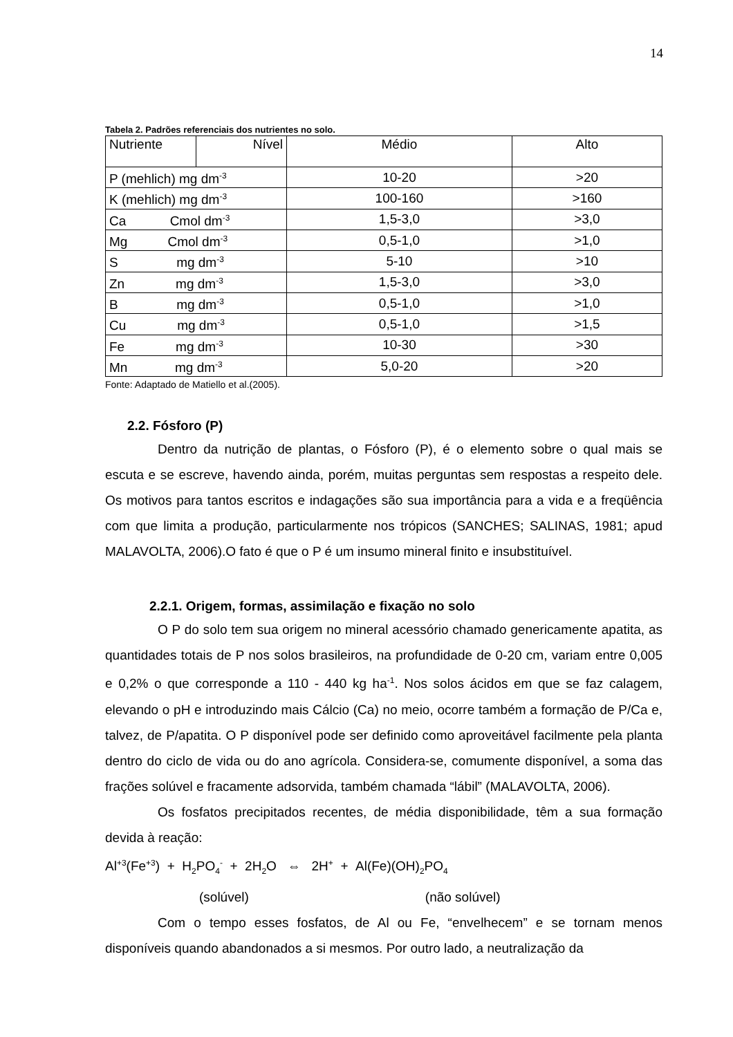14
Tabela 2. Padrões referenciais dos nutrientes no solo.
| Nutriente | Nível | Médio | Alto |
| P (mehlich) mg dm<sup>-3</sup> | | 10-20 | >20 |
| K (mehlich) mg dm<sup>-3</sup> | | 100-160 | >160 |
| Ca Cmol dm<sup>-3</sup> | | 1,5-3,0 | >3,0 |
| Mg Cmol dm<sup>-3</sup> | | 0,5-1,0 | >1,0 |
| S mg dm<sup>-3</sup> | | 5-10 | >10 |
| Zn mg dm<sup>-3</sup> | | 1,5-3,0 | >3,0 |
| B mg dm<sup>-3</sup> | | 0,5-1,0 | >1,0 |
| Cu mg dm<sup>-3</sup> | | 0,5-1,0 | >1,5 |
| Fe mg dm<sup>-3</sup> | | 10-30 | >30 |
| Mn mg dm<sup>-3</sup> | | 5,0-20 | >20 |
Fonte: Adaptado de Matiello et al.(2005).
2.2. Fósforo (P)
Dentro da nutrição de plantas, o Fósforo (P), é o elemento sobre o qual mais se escuta e se escreve, havendo ainda, porém, muitas perguntas sem respostas a respeito dele. Os motivos para tantos escritos e indagações são sua importância para a vida e a freqüência com que limita a produção, particularmente nos trópicos (SANCHES; SALINAS, 1981; apud MALAVOLTA, 2006).O fato é que o P é um insumo mineral finito e insubstituível.
2.2.1. Origem, formas, assimilação e fixação no solo
O P do solo tem sua origem no mineral acessório chamado genericamente apatita, as quantidades totais de P nos solos brasileiros, na profundidade de 0-20 cm, variam entre 0,005 e 0,2% o que corresponde a 110 - 440 kg ha<sup>-1</sup>. Nos solos ácidos em que se faz calagem, elevando o pH e introduzindo mais Cálcio (Ca) no meio, ocorre também a formação de P/Ca e, talvez, de P/apatita. O P disponível pode ser definido como aproveitável facilmente pela planta dentro do ciclo de vida ou do ano agrícola. Considera-se, comumente disponível, a soma das frações solúvel e fracamente adsorvida, também chamada “lábil” (MALAVOLTA, 2006).
Os fosfatos precipitados recentes, de média disponibilidade, têm a sua formação devida à reação:
Al<sup>+3</sup>(Fe<sup>+3</sup>) + H<sub>2</sub>PO<sub>4</sub><sup>-</sup> + 2H<sub>2</sub>O ⇔ 2H<sup>+</sup> + Al(Fe)(OH)<sub>2</sub>PO<sub>4</sub>
(solúvel) (não solúvel)
Com o tempo esses fosfatos, de Al ou Fe, “envelhecem” e se tornam menos disponíveis quando abandonados a si mesmos. Por outro lado, a neutralização da